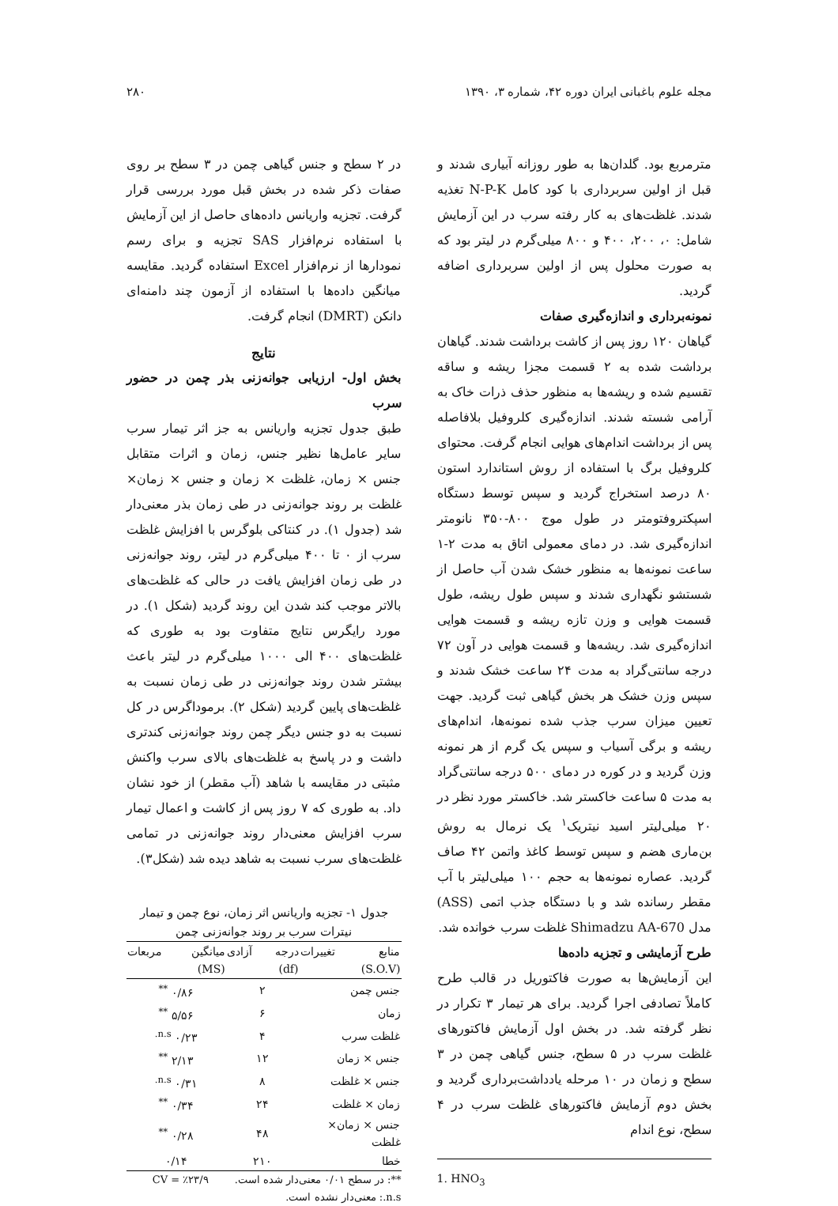مجله علوم باغبانی ایران دوره ۴۲، شماره ۳، ۱۳۹۰ ۲۸۰
مترمربع بود. گلدان‌ها به طور روزانه آبیاری شدند و قبل از اولین سربرداری با کود کامل N-P-K تغذیه شدند. غلظت‌های به کار رفته سرب در این آزمایش شامل: ۰، ۲۰۰، ۴۰۰ و ۸۰۰ میلی‌گرم در لیتر بود که به صورت محلول پس از اولین سربرداری اضافه گردید.
نمونه‌برداری و اندازه‌گیری صفات
گیاهان ۱۲۰ روز پس از کاشت برداشت شدند. گیاهان برداشت شده به ۲ قسمت مجزا ریشه و ساقه تقسیم شده و ریشه‌ها به منظور حذف ذرات خاک به آرامی شسته شدند. اندازه‌گیری کلروفیل بلافاصله پس از برداشت اندام‌های هوایی انجام گرفت. محتوای کلروفیل برگ با استفاده از روش استاندارد استون ۸۰ درصد استخراج گردید و سپس توسط دستگاه اسپکتروفتومتر در طول موج ۸۰۰-۳۵۰ نانومتر اندازه‌گیری شد. در دمای معمولی اتاق به مدت ۲-۱ ساعت نمونه‌ها به منظور خشک شدن آب حاصل از شستشو نگهداری شدند و سپس طول ریشه، طول قسمت هوایی و وزن تازه ریشه و قسمت هوایی اندازه‌گیری شد. ریشه‌ها و قسمت هوایی در آون ۷۲ درجه سانتی‌گراد به مدت ۲۴ ساعت خشک شدند و سپس وزن خشک هر بخش گیاهی ثبت گردید. جهت تعیین میزان سرب جذب شده نمونه‌ها، اندام‌های ریشه و برگی آسیاب و سپس یک گرم از هر نمونه وزن گردید و در کوره در دمای ۵۰۰ درجه سانتی‌گراد به مدت ۵ ساعت خاکستر شد. خاکستر مورد نظر در ۲۰ میلی‌لیتر اسید نیتریک<sup>۱</sup> یک نرمال به روش بن‌ماری هضم و سپس توسط کاغذ واتمن ۴۲ صاف گردید. عصاره نمونه‌ها به حجم ۱۰۰ میلی‌لیتر با آب مقطر رسانده شد و با دستگاه جذب اتمی (ASS) مدل Shimadzu AA-670 غلظت سرب خوانده شد.
طرح آزمایشی و تجزیه داده‌ها
این آزمایش‌ها به صورت فاکتوریل در قالب طرح کاملاً تصادفی اجرا گردید. برای هر تیمار ۳ تکرار در نظر گرفته شد. در بخش اول آزمایش فاکتورهای غلظت سرب در ۵ سطح، جنس گیاهی چمن در ۳ سطح و زمان در ۱۰ مرحله یادداشت‌برداری گردید و بخش دوم آزمایش فاکتورهای غلظت سرب در ۴ سطح، نوع اندام
1. HNO<sub>3</sub>
در ۲ سطح و جنس گیاهی چمن در ۳ سطح بر روی صفات ذکر شده در بخش قبل مورد بررسی قرار گرفت. تجزیه واریانس داده‌های حاصل از این آزمایش با استفاده نرم‌افزار SAS تجزیه و برای رسم نمودارها از نرم‌افزار Excel استفاده گردید. مقایسه میانگین داده‌ها با استفاده از آزمون چند دامنه‌ای دانکن (DMRT) انجام گرفت.
نتایج
بخش اول- ارزیابی جوانه‌زنی بذر چمن در حضور سرب
طبق جدول تجزیه واریانس به جز اثر تیمار سرب سایر عامل‌ها نظیر جنس، زمان و اثرات متقابل جنس × زمان، غلظت × زمان و جنس × زمان× غلظت بر روند جوانه‌زنی در طی زمان بذر معنی‌دار شد (جدول ۱). در کنتاکی بلوگرس با افزایش غلظت سرب از ۰ تا ۴۰۰ میلی‌گرم در لیتر، روند جوانه‌زنی در طی زمان افزایش یافت در حالی که غلظت‌های بالاتر موجب کند شدن این روند گردید (شکل ۱). در مورد رایگرس نتایج متفاوت بود به طوری که غلظت‌های ۴۰۰ الی ۱۰۰۰ میلی‌گرم در لیتر باعث بیشتر شدن روند جوانه‌زنی در طی زمان نسبت به غلظت‌های پایین گردید (شکل ۲). برموداگرس در کل نسبت به دو جنس دیگر چمن روند جوانه‌زنی کندتری داشت و در پاسخ به غلظت‌های بالای سرب واکنش مثبتی در مقایسه با شاهد (آب مقطر) از خود نشان داد. به طوری که ۷ روز پس از کاشت و اعمال تیمار سرب افزایش معنی‌دار روند جوانه‌زنی در تمامی غلظت‌های سرب نسبت به شاهد دیده شد (شکل۳).
جدول ۱- تجزیه واریانس اثر زمان، نوع چمن و تیمار نیترات سرب بر روند جوانه‌زنی چمن
| منابع تغییرات (S.O.V) | درجه آزادی (df) | میانگین مربعات (MS) |
| --- | --- | --- |
| جنس چمن | ۲ | ۰/۸۶ <sup>**</sup> |
| زمان | ۶ | ۵/۵۶ <sup>**</sup> |
| غلظت سرب | ۴ | ۰/۲۳ <sup>n.s.</sup> |
| جنس × زمان | ۱۲ | ۲/۱۳ <sup>**</sup> |
| جنس × غلظت | ۸ | ۰/۳۱ <sup>n.s.</sup> |
| زمان × غلظت | ۲۴ | ۰/۳۴ <sup>**</sup> |
| جنس × زمان× غلظت | ۴۸ | ۰/۲۸ <sup>**</sup> |
| خطا | ۲۱۰ | ۰/۱۴ |
**: در سطح ۰/۰۱ معنی‌دار شده است. CV = ٪۲۳/۹
n.s.: معنی‌دار نشده است.